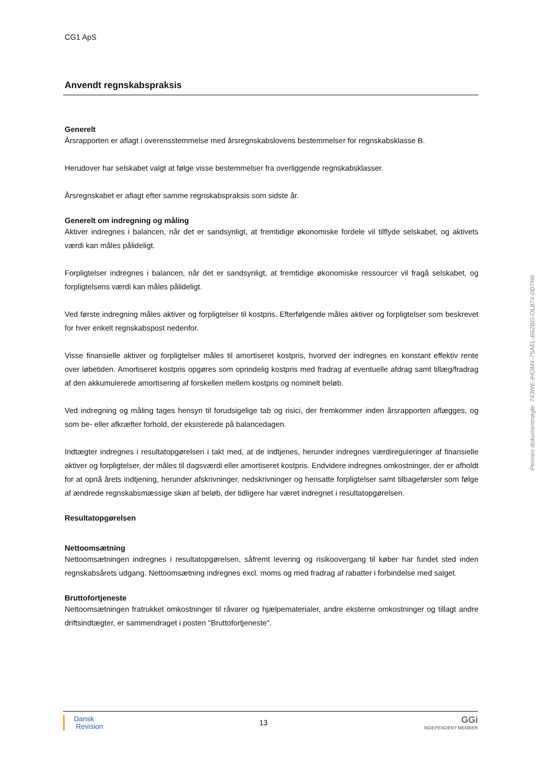CG1 ApS
Anvendt regnskabspraksis
Generelt
Årsrapporten er aflagt i overensstemmelse med årsregnskabslovens bestemmelser for regnskabsklasse B.
Herudover har selskabet valgt at følge visse bestemmelser fra overliggende regnskabsklasser.
Årsregnskabet er aflagt efter samme regnskabspraksis som sidste år.
Generelt om indregning og måling
Aktiver indregnes i balancen, når det er sandsynligt, at fremtidige økonomiske fordele vil tilflyde selskabet, og aktivets værdi kan måles pålideligt.
Forpligtelser indregnes i balancen, når det er sandsynligt, at fremtidige økonomiske ressourcer vil fragå selskabet, og forpligtelsens værdi kan måles pålideligt.
Ved første indregning måles aktiver og forpligtelser til kostpris. Efterfølgende måles aktiver og forpligtelser som beskrevet for hver enkelt regnskabspost nedenfor.
Visse finansielle aktiver og forpligtelser måles til amortiseret kostpris, hvorved der indregnes en konstant effektiv rente over løbetiden. Amortiseret kostpris opgøres som oprindelig kostpris med fradrag af eventuelle afdrag samt tillæg/fradrag af den akkumulerede amortisering af forskellen mellem kostpris og nominelt beløb.
Ved indregning og måling tages hensyn til forudsigelige tab og risici, der fremkommer inden årsrapporten aflægges, og som be- eller afkræfter forhold, der eksisterede på balancedagen.
Indtægter indregnes i resultatopgørelsen i takt med, at de indtjenes, herunder indregnes værdireguleringer af finansielle aktiver og forpligtelser, der måles til dagsværdi eller amortiseret kostpris. Endvidere indregnes omkostninger, der er afholdt for at opnå årets indtjening, herunder afskrivninger, nedskrivninger og hensatte forpligtelser samt tilbageførsler som følge af ændrede regnskabsmæssige skøn af beløb, der tidligere har været indregnet i resultatopgørelsen.
Resultatopgørelsen
Nettoomsætning
Nettoomsætningen indregnes i resultatopgørelsen, såfremt levering og risikoovergang til køber har fundet sted inden regnskabsårets udgang. Nettoomsætning indregnes excl. moms og med fradrag af rabatter i forbindelse med salget.
Bruttofortjeneste
Nettoomsætningen fratrukket omkostninger til råvarer og hjælpematerialer, andre eksterne omkostninger og tillagt andre driftsindtægter, er sammendraget i posten "Bruttofortjeneste".
Penneo dokumentnøgle: 743WE-IHOMX-75AEL-B6ZBG-OL87X-0DTH6
Dansk
Revision
13
GGi
INDEPENDENT MEMBER